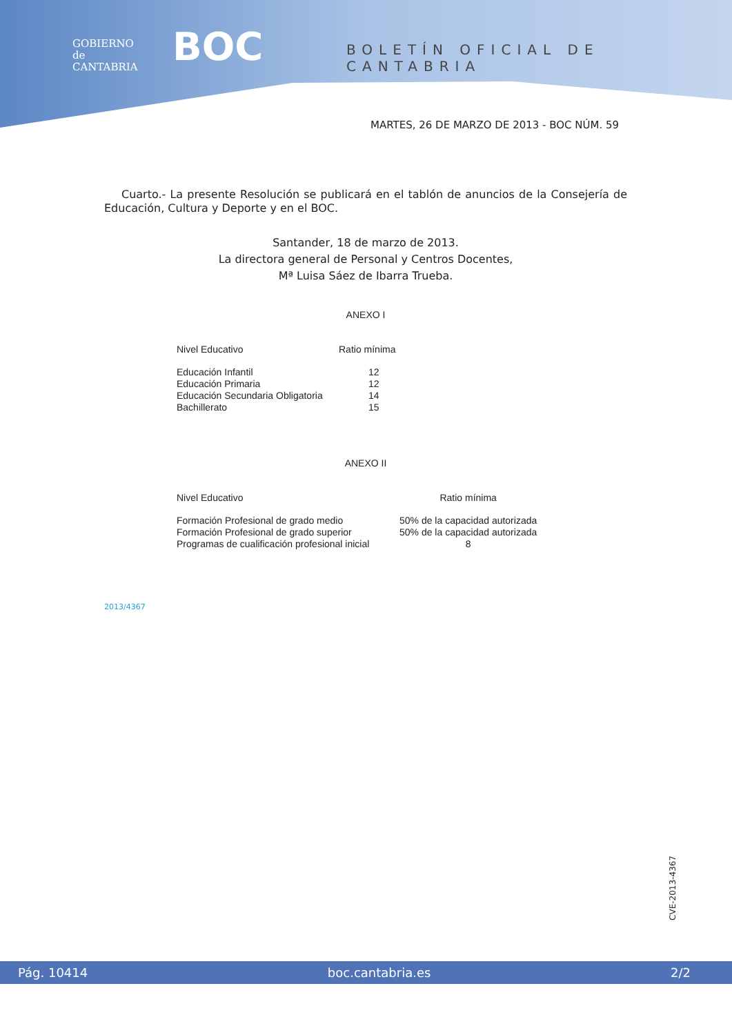GOBIERNO
de
CANTABRIA
BOC BOLETÍN OFICIAL DE CANTABRIA
MARTES, 26 DE MARZO DE 2013 - BOC NÚM. 59
Cuarto.- La presente Resolución se publicará en el tablón de anuncios de la Consejería de Educación, Cultura y Deporte y en el BOC.
Santander, 18 de marzo de 2013.
La directora general de Personal y Centros Docentes,
Mª Luisa Sáez de Ibarra Trueba.
ANEXO I
| Nivel Educativo | Ratio mínima |
| --- | --- |
| Educación Infantil | 12 |
| Educación Primaria | 12 |
| Educación Secundaria Obligatoria | 14 |
| Bachillerato | 15 |
ANEXO II
| Nivel Educativo | Ratio mínima |
| --- | --- |
| Formación Profesional de grado medio | 50% de la capacidad autorizada |
| Formación Profesional de grado superior | 50% de la capacidad autorizada |
| Programas de cualificación profesional inicial | 8 |
2013/4367
CVE-2013-4367
Pág. 10414 boc.cantabria.es 2/2